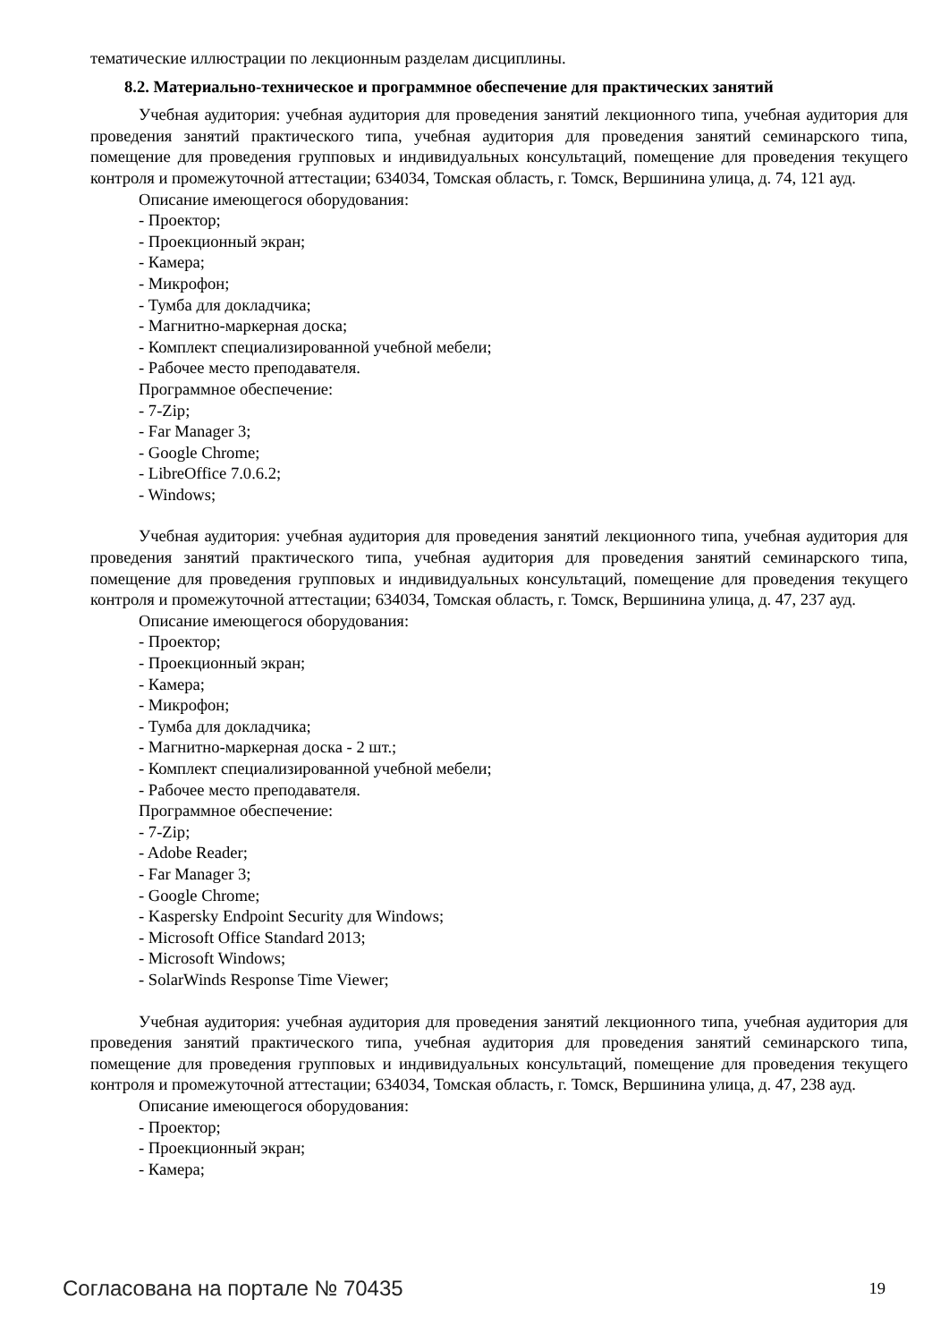тематические иллюстрации по лекционным разделам дисциплины.
8.2. Материально-техническое и программное обеспечение для практических занятий
Учебная аудитория: учебная аудитория для проведения занятий лекционного типа, учебная аудитория для проведения занятий практического типа, учебная аудитория для проведения занятий семинарского типа, помещение для проведения групповых и индивидуальных консультаций, помещение для проведения текущего контроля и промежуточной аттестации; 634034, Томская область, г. Томск, Вершинина улица, д. 74, 121 ауд.
Описание имеющегося оборудования:
- Проектор;
- Проекционный экран;
- Камера;
- Микрофон;
- Тумба для докладчика;
- Магнитно-маркерная доска;
- Комплект специализированной учебной мебели;
- Рабочее место преподавателя.
Программное обеспечение:
- 7-Zip;
- Far Manager 3;
- Google Chrome;
- LibreOffice 7.0.6.2;
- Windows;
Учебная аудитория: учебная аудитория для проведения занятий лекционного типа, учебная аудитория для проведения занятий практического типа, учебная аудитория для проведения занятий семинарского типа, помещение для проведения групповых и индивидуальных консультаций, помещение для проведения текущего контроля и промежуточной аттестации; 634034, Томская область, г. Томск, Вершинина улица, д. 47, 237 ауд.
Описание имеющегося оборудования:
- Проектор;
- Проекционный экран;
- Камера;
- Микрофон;
- Тумба для докладчика;
- Магнитно-маркерная доска - 2 шт.;
- Комплект специализированной учебной мебели;
- Рабочее место преподавателя.
Программное обеспечение:
- 7-Zip;
- Adobe Reader;
- Far Manager 3;
- Google Chrome;
- Kaspersky Endpoint Security для Windows;
- Microsoft Office Standard 2013;
- Microsoft Windows;
- SolarWinds Response Time Viewer;
Учебная аудитория: учебная аудитория для проведения занятий лекционного типа, учебная аудитория для проведения занятий практического типа, учебная аудитория для проведения занятий семинарского типа, помещение для проведения групповых и индивидуальных консультаций, помещение для проведения текущего контроля и промежуточной аттестации; 634034, Томская область, г. Томск, Вершинина улица, д. 47, 238 ауд.
Описание имеющегося оборудования:
- Проектор;
- Проекционный экран;
- Камера;
Согласована на портале № 70435 19